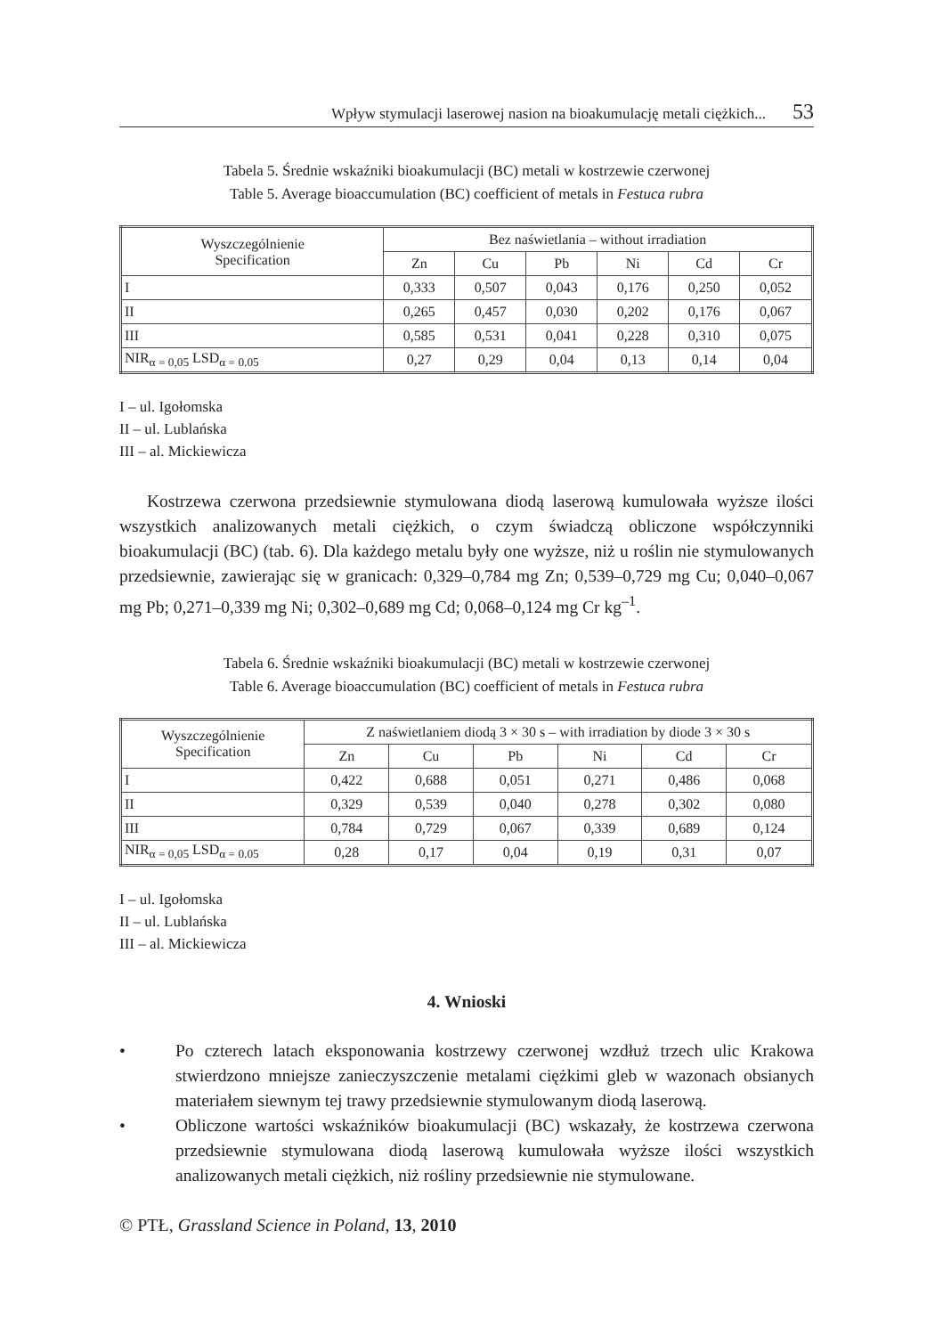Wpływ stymulacji laserowej nasion na bioakumulację metali ciężkich... 53
Tabela 5. Średnie wskaźniki bioakumulacji (BC) metali w kostrzewie czerwonej
Table 5. Average bioaccumulation (BC) coefficient of metals in Festuca rubra
| Wyszczególnienie Specification | Bez naświetlania – without irradiation | | | | | |
| --- | --- | --- | --- | --- | --- | --- |
| | Zn | Cu | Pb | Ni | Cd | Cr |
| I | 0,333 | 0,507 | 0,043 | 0,176 | 0,250 | 0,052 |
| II | 0,265 | 0,457 | 0,030 | 0,202 | 0,176 | 0,067 |
| III | 0,585 | 0,531 | 0,041 | 0,228 | 0,310 | 0,075 |
| NIR<sub>α = 0,05</sub> LSD<sub>α = 0.05</sub> | 0,27 | 0,29 | 0,04 | 0,13 | 0,14 | 0,04 |
I – ul. Igołomska
II – ul. Lublańska
III – al. Mickiewicza
Kostrzewa czerwona przedsiewnie stymulowana diodą laserową kumulowała wyższe ilości wszystkich analizowanych metali ciężkich, o czym świadczą obliczone współczynniki bioakumulacji (BC) (tab. 6). Dla każdego metalu były one wyższe, niż u roślin nie stymulowanych przedsiewnie, zawierając się w granicach: 0,329–0,784 mg Zn; 0,539–0,729 mg Cu; 0,040–0,067 mg Pb; 0,271–0,339 mg Ni; 0,302–0,689 mg Cd; 0,068–0,124 mg Cr kg<sup>–1</sup>.
Tabela 6. Średnie wskaźniki bioakumulacji (BC) metali w kostrzewie czerwonej
Table 6. Average bioaccumulation (BC) coefficient of metals in Festuca rubra
| Wyszczególnienie Specification | Z naświetlaniem diodą 3 × 30 s – with irradiation by diode 3 × 30 s | | | | | |
| --- | --- | --- | --- | --- | --- | --- |
| | Zn | Cu | Pb | Ni | Cd | Cr |
| I | 0,422 | 0,688 | 0,051 | 0,271 | 0,486 | 0,068 |
| II | 0,329 | 0,539 | 0,040 | 0,278 | 0,302 | 0,080 |
| III | 0,784 | 0,729 | 0,067 | 0,339 | 0,689 | 0,124 |
| NIR<sub>α = 0,05</sub> LSD<sub>α = 0.05</sub> | 0,28 | 0,17 | 0,04 | 0,19 | 0,31 | 0,07 |
I – ul. Igołomska
II – ul. Lublańska
III – al. Mickiewicza
4. Wnioski
• Po czterech latach eksponowania kostrzewy czerwonej wzdłuż trzech ulic Krakowa stwierdzono mniejsze zanieczyszczenie metalami ciężkimi gleb w wazonach obsianych materiałem siewnym tej trawy przedsiewnie stymulowanym diodą laserową.
• Obliczone wartości wskaźników bioakumulacji (BC) wskazały, że kostrzewa czerwona przedsiewnie stymulowana diodą laserową kumulowała wyższe ilości wszystkich analizowanych metali ciężkich, niż rośliny przedsiewnie nie stymulowane.
© PTŁ, Grassland Science in Poland, 13, 2010